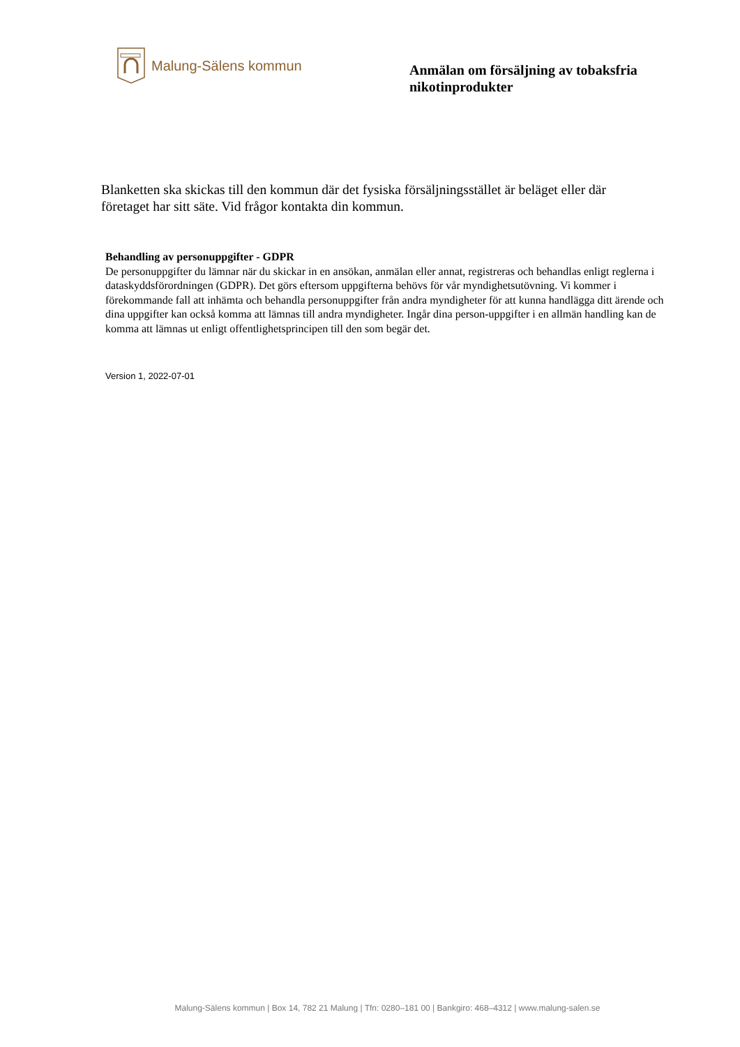Malung-Sälens kommun
Anmälan om försäljning av tobaksfria nikotinprodukter
Blanketten ska skickas till den kommun där det fysiska försäljningsstället är beläget eller där företaget har sitt säte. Vid frågor kontakta din kommun.
Behandling av personuppgifter - GDPR
De personuppgifter du lämnar när du skickar in en ansökan, anmälan eller annat, registreras och behandlas enligt reglerna i dataskyddsförordningen (GDPR). Det görs eftersom uppgifterna behövs för vår myndighetsutövning. Vi kommer i förekommande fall att inhämta och behandla personuppgifter från andra myndigheter för att kunna handlägga ditt ärende och dina uppgifter kan också komma att lämnas till andra myndigheter. Ingår dina person-uppgifter i en allmän handling kan de komma att lämnas ut enligt offentlighetsprincipen till den som begär det.
Version 1, 2022-07-01
Malung-Sälens kommun | Box 14, 782 21 Malung | Tfn: 0280–181 00 | Bankgiro: 468–4312 | www.malung-salen.se